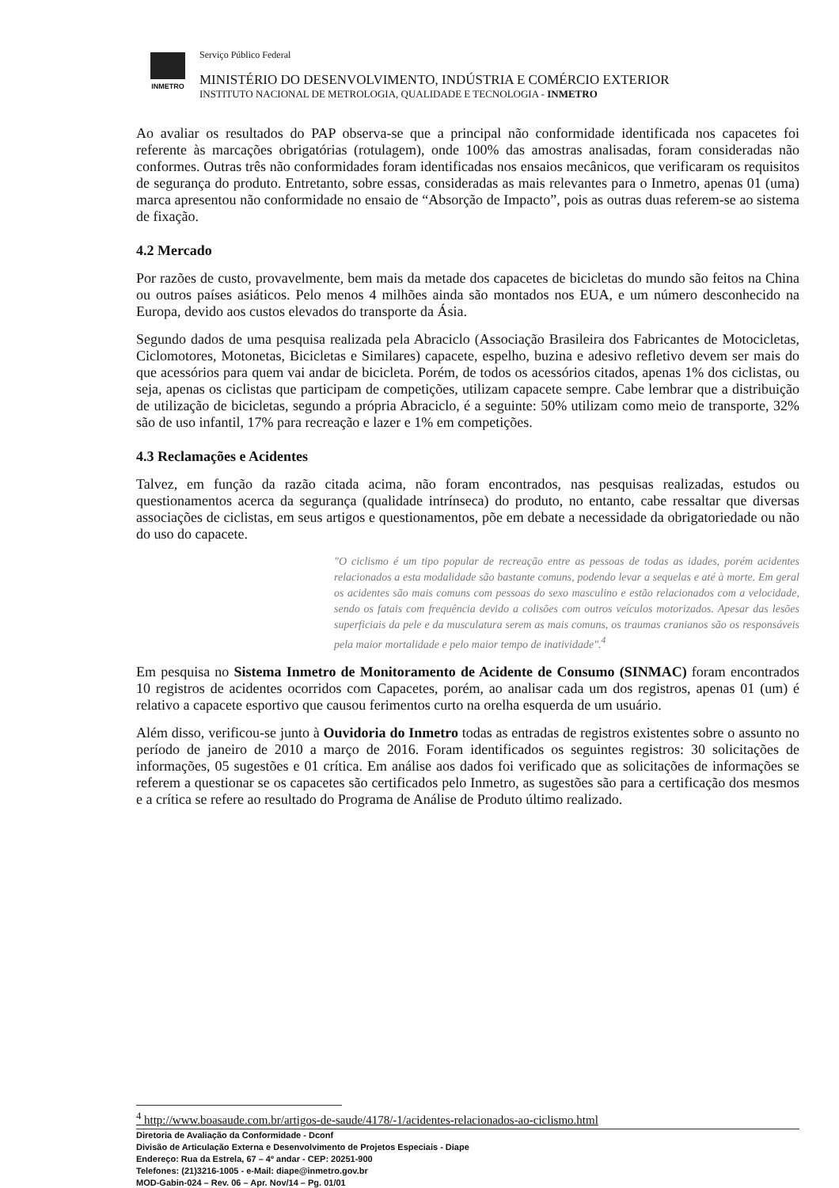INMETRO
Serviço Público Federal
MINISTÉRIO DO DESENVOLVIMENTO, INDÚSTRIA E COMÉRCIO EXTERIOR
INSTITUTO NACIONAL DE METROLOGIA, QUALIDADE E TECNOLOGIA - INMETRO
Ao avaliar os resultados do PAP observa-se que a principal não conformidade identificada nos capacetes foi referente às marcações obrigatórias (rotulagem), onde 100% das amostras analisadas, foram consideradas não conformes. Outras três não conformidades foram identificadas nos ensaios mecânicos, que verificaram os requisitos de segurança do produto. Entretanto, sobre essas, consideradas as mais relevantes para o Inmetro, apenas 01 (uma) marca apresentou não conformidade no ensaio de “Absorção de Impacto”, pois as outras duas referem-se ao sistema de fixação.
4.2 Mercado
Por razões de custo, provavelmente, bem mais da metade dos capacetes de bicicletas do mundo são feitos na China ou outros países asiáticos. Pelo menos 4 milhões ainda são montados nos EUA, e um número desconhecido na Europa, devido aos custos elevados do transporte da Ásia.
Segundo dados de uma pesquisa realizada pela Abraciclo (Associação Brasileira dos Fabricantes de Motocicletas, Ciclomotores, Motonetas, Bicicletas e Similares) capacete, espelho, buzina e adesivo refletivo devem ser mais do que acessórios para quem vai andar de bicicleta. Porém, de todos os acessórios citados, apenas 1% dos ciclistas, ou seja, apenas os ciclistas que participam de competições, utilizam capacete sempre. Cabe lembrar que a distribuição de utilização de bicicletas, segundo a própria Abraciclo, é a seguinte: 50% utilizam como meio de transporte, 32% são de uso infantil, 17% para recreação e lazer e 1% em competições.
4.3 Reclamações e Acidentes
Talvez, em função da razão citada acima, não foram encontrados, nas pesquisas realizadas, estudos ou questionamentos acerca da segurança (qualidade intrínseca) do produto, no entanto, cabe ressaltar que diversas associações de ciclistas, em seus artigos e questionamentos, põe em debate a necessidade da obrigatoriedade ou não do uso do capacete.
"O ciclismo é um tipo popular de recreação entre as pessoas de todas as idades, porém acidentes relacionados a esta modalidade são bastante comuns, podendo levar a sequelas e até à morte. Em geral os acidentes são mais comuns com pessoas do sexo masculino e estão relacionados com a velocidade, sendo os fatais com frequência devido a colisões com outros veículos motorizados. Apesar das lesões superficiais da pele e da musculatura serem as mais comuns, os traumas cranianos são os responsáveis pela maior mortalidade e pelo maior tempo de inatividade".<sup>4</sup>
Em pesquisa no Sistema Inmetro de Monitoramento de Acidente de Consumo (SINMAC) foram encontrados 10 registros de acidentes ocorridos com Capacetes, porém, ao analisar cada um dos registros, apenas 01 (um) é relativo a capacete esportivo que causou ferimentos curto na orelha esquerda de um usuário.
Além disso, verificou-se junto à Ouvidoria do Inmetro todas as entradas de registros existentes sobre o assunto no período de janeiro de 2010 a março de 2016. Foram identificados os seguintes registros: 30 solicitações de informações, 05 sugestões e 01 crítica. Em análise aos dados foi verificado que as solicitações de informações se referem a questionar se os capacetes são certificados pelo Inmetro, as sugestões são para a certificação dos mesmos e a crítica se refere ao resultado do Programa de Análise de Produto último realizado.
<sup>4</sup> http://www.boasaude.com.br/artigos-de-saude/4178/-1/acidentes-relacionados-ao-ciclismo.html
Diretoria de Avaliação da Conformidade - Dconf
Divisão de Articulação Externa e Desenvolvimento de Projetos Especiais - Diape
Endereço: Rua da Estrela, 67 – 4º andar - CEP: 20251-900
Telefones: (21)3216-1005 - e-Mail: diape@inmetro.gov.br
MOD-Gabin-024 – Rev. 06 – Apr. Nov/14 – Pg. 01/01